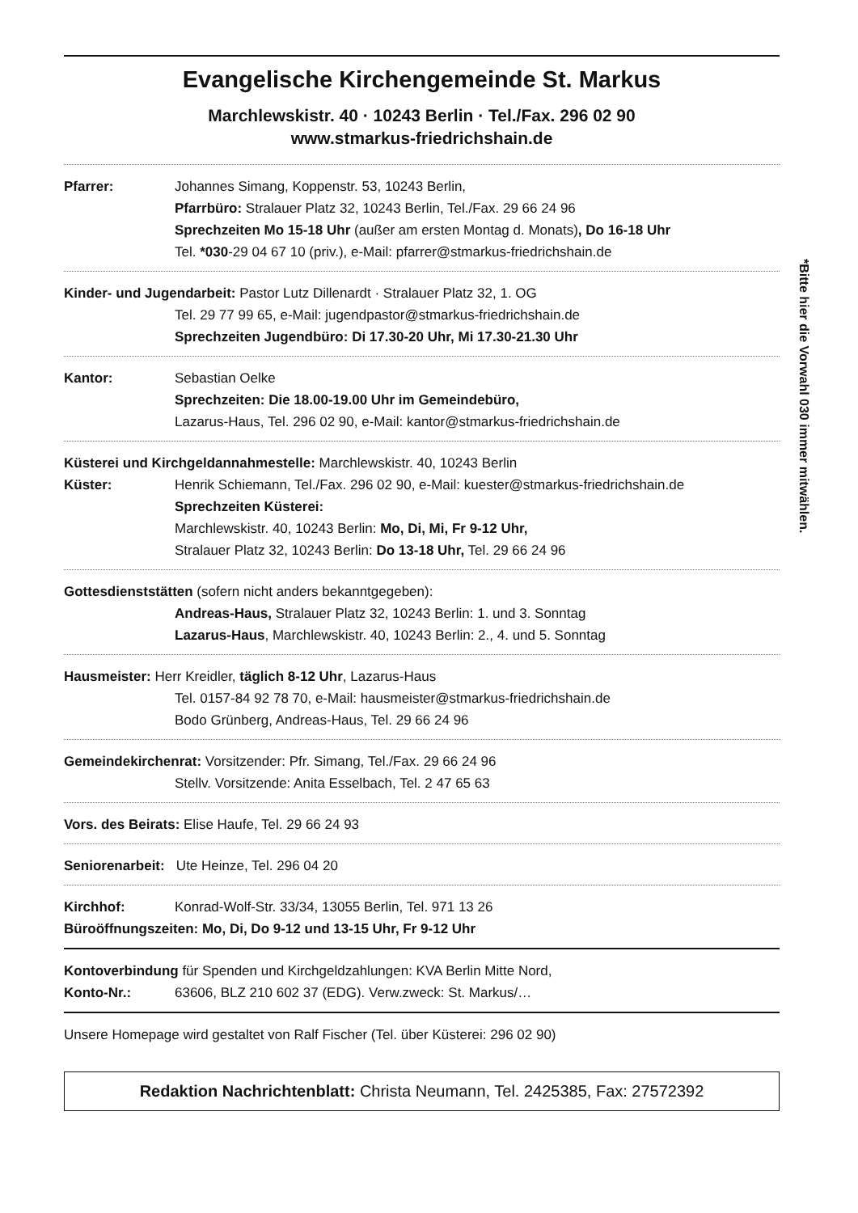Evangelische Kirchengemeinde St. Markus
Marchlewskistr. 40 · 10243 Berlin · Tel./Fax. 296 02 90
www.stmarkus-friedrichshain.de
Pfarrer: Johannes Simang, Koppenstr. 53, 10243 Berlin,
Pfarrbüro: Stralauer Platz 32, 10243 Berlin, Tel./Fax. 29 66 24 96
Sprechzeiten Mo 15-18 Uhr (außer am ersten Montag d. Monats), Do 16-18 Uhr
Tel. *030-29 04 67 10 (priv.), e-Mail: pfarrer@stmarkus-friedrichshain.de
Kinder- und Jugendarbeit: Pastor Lutz Dillenardt · Stralauer Platz 32, 1. OG
Tel. 29 77 99 65, e-Mail: jugendpastor@stmarkus-friedrichshain.de
Sprechzeiten Jugendbüro: Di 17.30-20 Uhr, Mi 17.30-21.30 Uhr
Kantor: Sebastian Oelke
Sprechzeiten: Die 18.00-19.00 Uhr im Gemeindebüro,
Lazarus-Haus, Tel. 296 02 90, e-Mail: kantor@stmarkus-friedrichshain.de
Küsterei und Kirchgeldannahmestelle: Marchlewskistr. 40, 10243 Berlin
Küster: Henrik Schiemann, Tel./Fax. 296 02 90, e-Mail: kuester@stmarkus-friedrichshain.de
Sprechzeiten Küsterei:
Marchlewskistr. 40, 10243 Berlin: Mo, Di, Mi, Fr 9-12 Uhr,
Stralauer Platz 32, 10243 Berlin: Do 13-18 Uhr, Tel. 29 66 24 96
Gottesdienststätten (sofern nicht anders bekanntgegeben):
Andreas-Haus, Stralauer Platz 32, 10243 Berlin: 1. und 3. Sonntag
Lazarus-Haus, Marchlewskistr. 40, 10243 Berlin: 2., 4. und 5. Sonntag
Hausmeister: Herr Kreidler, täglich 8-12 Uhr, Lazarus-Haus
Tel. 0157-84 92 78 70, e-Mail: hausmeister@stmarkus-friedrichshain.de
Bodo Grünberg, Andreas-Haus, Tel. 29 66 24 96
Gemeindekirchenrat: Vorsitzender: Pfr. Simang, Tel./Fax. 29 66 24 96
Stellv. Vorsitzende: Anita Esselbach, Tel. 2 47 65 63
Vors. des Beirats: Elise Haufe, Tel. 29 66 24 93
Seniorenarbeit: Ute Heinze, Tel. 296 04 20
Kirchhof: Konrad-Wolf-Str. 33/34, 13055 Berlin, Tel. 971 13 26
Büroöffnungszeiten: Mo, Di, Do 9-12 und 13-15 Uhr, Fr 9-12 Uhr
Kontoverbindung für Spenden und Kirchgeldzahlungen: KVA Berlin Mitte Nord,
Konto-Nr.: 63606, BLZ 210 602 37 (EDG). Verw.zweck: St. Markus/…
Unsere Homepage wird gestaltet von Ralf Fischer (Tel. über Küsterei: 296 02 90)
Redaktion Nachrichtenblatt: Christa Neumann, Tel. 2425385, Fax: 27572392
*Bitte hier die Vorwahl 030 immer mitwählen.